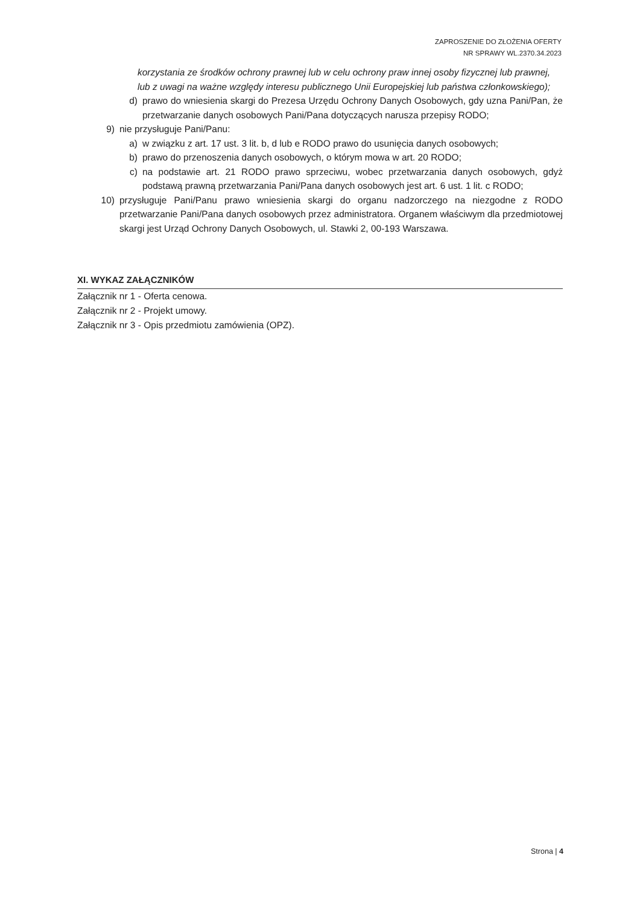ZAPROSZENIE DO ZŁOŻENIA OFERTY
NR SPRAWY WL.2370.34.2023
korzystania ze środków ochrony prawnej lub w celu ochrony praw innej osoby fizycznej lub prawnej, lub z uwagi na ważne względy interesu publicznego Unii Europejskiej lub państwa członkowskiego);
d) prawo do wniesienia skargi do Prezesa Urzędu Ochrony Danych Osobowych, gdy uzna Pani/Pan, że przetwarzanie danych osobowych Pani/Pana dotyczących narusza przepisy RODO;
9) nie przysługuje Pani/Panu:
a) w związku z art. 17 ust. 3 lit. b, d lub e RODO prawo do usunięcia danych osobowych;
b) prawo do przenoszenia danych osobowych, o którym mowa w art. 20 RODO;
c) na podstawie art. 21 RODO prawo sprzeciwu, wobec przetwarzania danych osobowych, gdyż podstawą prawną przetwarzania Pani/Pana danych osobowych jest art. 6 ust. 1 lit. c RODO;
10) przysługuje Pani/Panu prawo wniesienia skargi do organu nadzorczego na niezgodne z RODO przetwarzanie Pani/Pana danych osobowych przez administratora. Organem właściwym dla przedmiotowej skargi jest Urząd Ochrony Danych Osobowych, ul. Stawki 2, 00-193 Warszawa.
XI. WYKAZ ZAŁĄCZNIKÓW
Załącznik nr 1 - Oferta cenowa.
Załącznik nr 2 - Projekt umowy.
Załącznik nr 3 - Opis przedmiotu zamówienia (OPZ).
Strona | 4